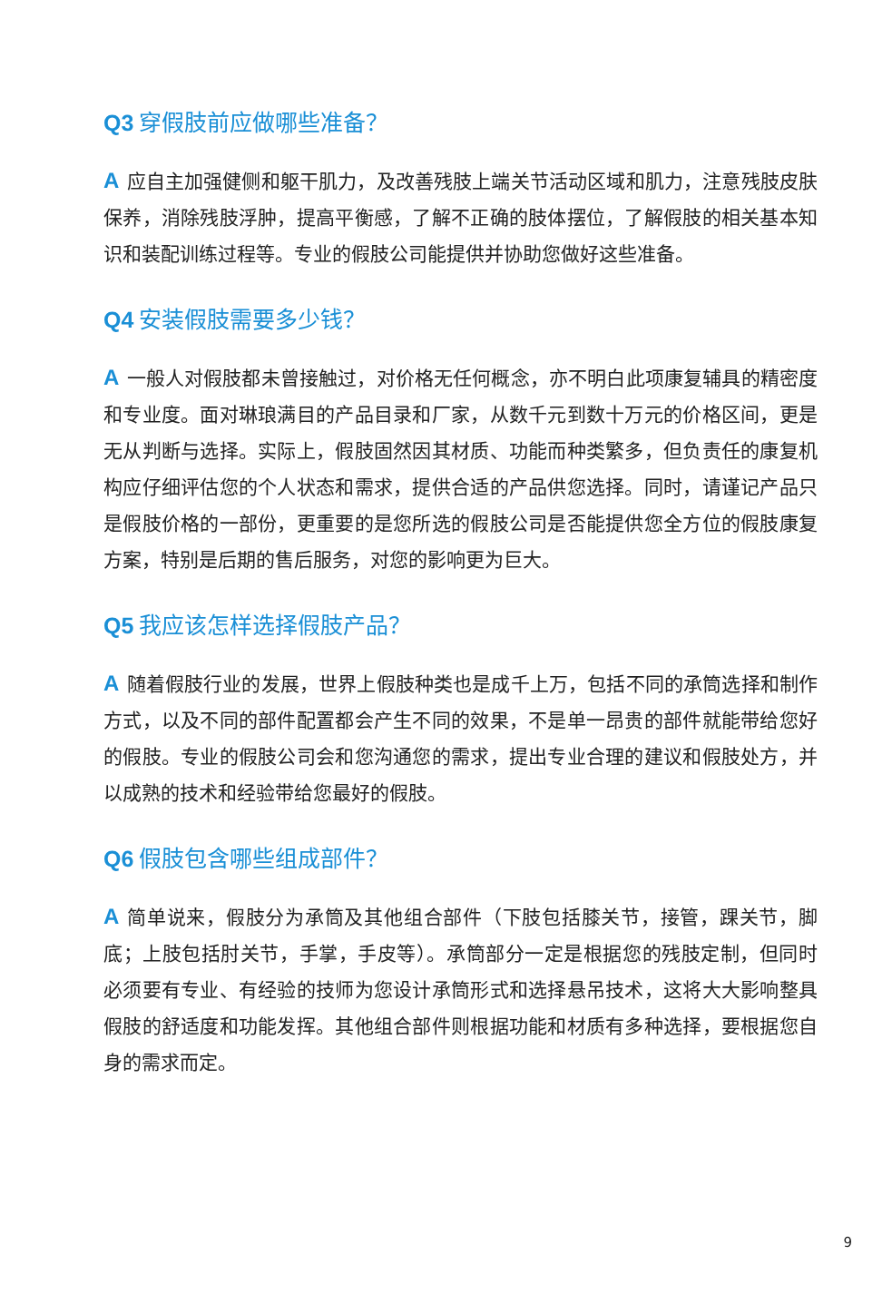Q3 穿假肢前应做哪些准备？
A应自主加强健侧和躯干肌力，及改善残肢上端关节活动区域和肌力，注意残肢皮肤保养，消除残肢浮肿，提高平衡感，了解不正确的肢体摆位，了解假肢的相关基本知识和装配训练过程等。专业的假肢公司能提供并协助您做好这些准备。
Q4 安装假肢需要多少钱？
A一般人对假肢都未曾接触过，对价格无任何概念，亦不明白此项康复辅具的精密度和专业度。面对琳琅满目的产品目录和厂家，从数千元到数十万元的价格区间，更是无从判断与选择。实际上，假肢固然因其材质、功能而种类繁多，但负责任的康复机构应仔细评估您的个人状态和需求，提供合适的产品供您选择。同时，请谨记产品只是假肢价格的一部份，更重要的是您所选的假肢公司是否能提供您全方位的假肢康复方案，特别是后期的售后服务，对您的影响更为巨大。
Q5 我应该怎样选择假肢产品？
A随着假肢行业的发展，世界上假肢种类也是成千上万，包括不同的承筒选择和制作方式，以及不同的部件配置都会产生不同的效果，不是单一昂贵的部件就能带给您好的假肢。专业的假肢公司会和您沟通您的需求，提出专业合理的建议和假肢处方，并以成熟的技术和经验带给您最好的假肢。
Q6 假肢包含哪些组成部件？
A简单说来，假肢分为承筒及其他组合部件（下肢包括膝关节，接管，踝关节，脚底；上肢包括肘关节，手掌，手皮等）。承筒部分一定是根据您的残肢定制，但同时必须要有专业、有经验的技师为您设计承筒形式和选择悬吊技术，这将大大影响整具假肢的舒适度和功能发挥。其他组合部件则根据功能和材质有多种选择，要根据您自身的需求而定。
9